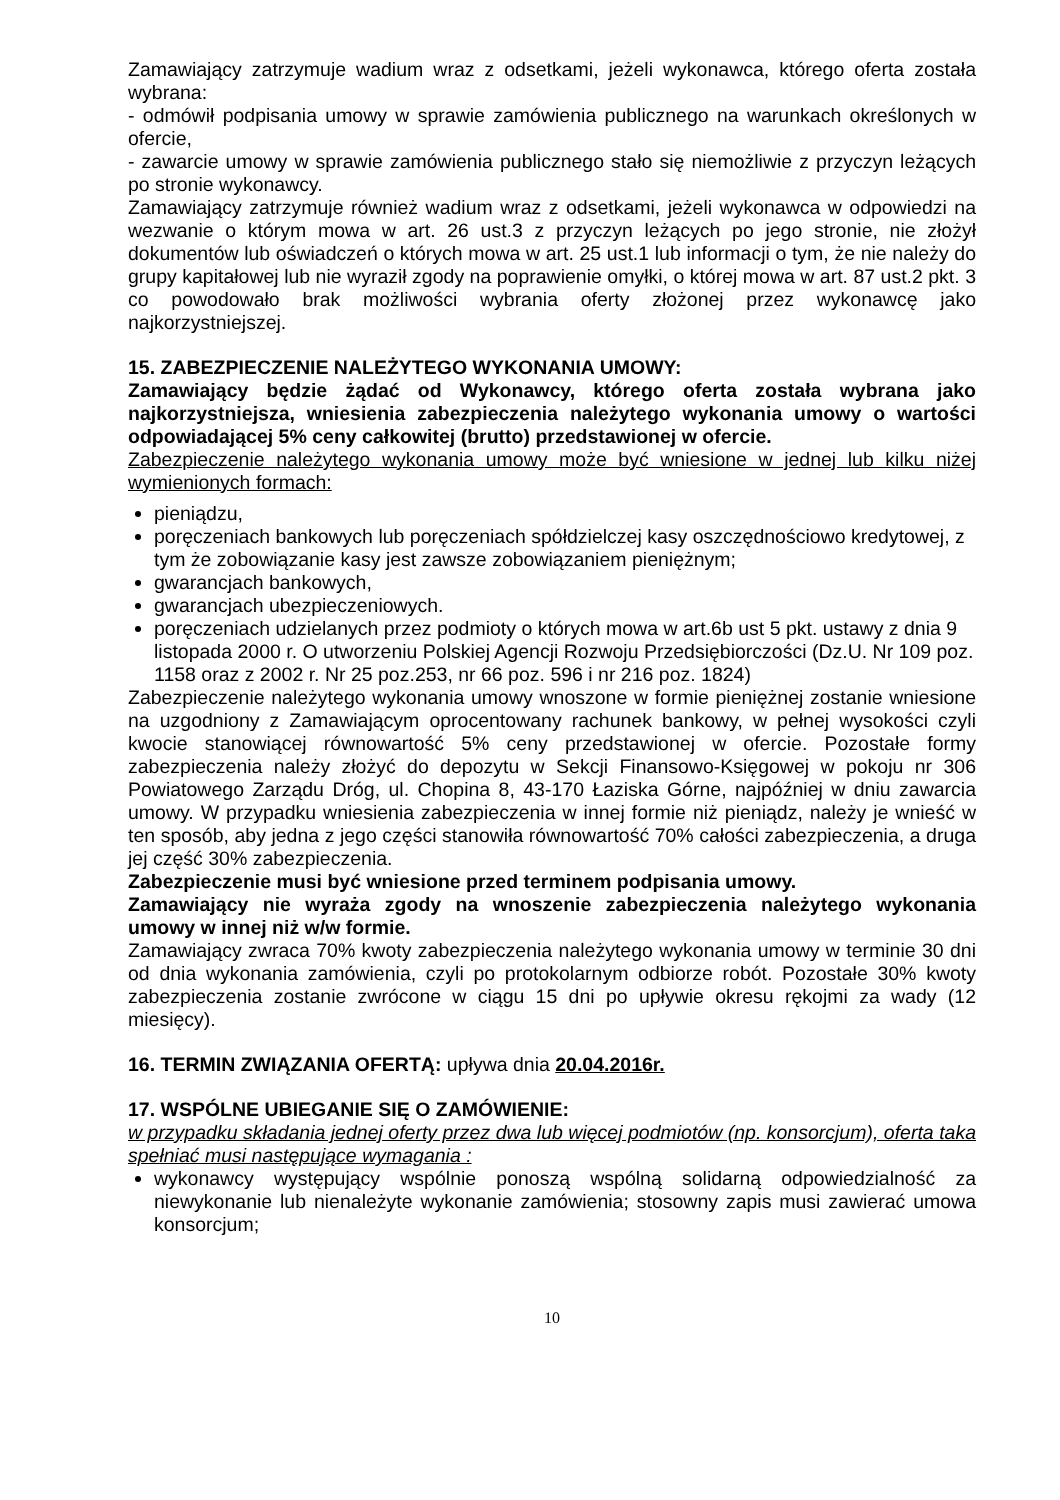Zamawiający zatrzymuje wadium wraz z odsetkami, jeżeli wykonawca, którego oferta została wybrana:
- odmówił podpisania umowy w sprawie zamówienia publicznego na warunkach określonych w ofercie,
- zawarcie umowy w sprawie zamówienia publicznego stało się niemożliwie z przyczyn leżących po stronie wykonawcy.
Zamawiający zatrzymuje również wadium wraz z odsetkami, jeżeli wykonawca w odpowiedzi na wezwanie o którym mowa w art. 26 ust.3 z przyczyn leżących po jego stronie, nie złożył dokumentów lub oświadczeń o których mowa w art. 25 ust.1 lub informacji o tym, że nie należy do grupy kapitałowej lub nie wyraził zgody na poprawienie omyłki, o której mowa w art. 87 ust.2 pkt. 3 co powodowało brak możliwości wybrania oferty złożonej przez wykonawcę jako najkorzystniejszej.
15. ZABEZPIECZENIE NALEŻYTEGO WYKONANIA UMOWY:
Zamawiający będzie żądać od Wykonawcy, którego oferta została wybrana jako najkorzystniejsza, wniesienia zabezpieczenia należytego wykonania umowy o wartości odpowiadającej 5% ceny całkowitej (brutto) przedstawionej w ofercie.
Zabezpieczenie należytego wykonania umowy może być wniesione w jednej lub kilku niżej wymienionych formach:
pieniądzu,
poręczeniach bankowych lub poręczeniach spółdzielczej kasy oszczędnościowo kredytowej, z tym że zobowiązanie kasy jest zawsze zobowiązaniem pieniężnym;
gwarancjach bankowych,
gwarancjach ubezpieczeniowych.
poręczeniach udzielanych przez podmioty o których mowa w art.6b ust 5 pkt. ustawy z dnia 9 listopada 2000 r. O utworzeniu Polskiej Agencji Rozwoju Przedsiębiorczości (Dz.U. Nr 109 poz. 1158 oraz z 2002 r. Nr 25 poz.253, nr 66 poz. 596 i nr 216 poz. 1824)
Zabezpieczenie należytego wykonania umowy wnoszone w formie pieniężnej zostanie wniesione na uzgodniony z Zamawiającym oprocentowany rachunek bankowy, w pełnej wysokości czyli kwocie stanowiącej równowartość 5% ceny przedstawionej w ofercie. Pozostałe formy zabezpieczenia należy złożyć do depozytu w Sekcji Finansowo-Księgowej w pokoju nr 306 Powiatowego Zarządu Dróg, ul. Chopina 8, 43-170 Łaziska Górne, najpóźniej w dniu zawarcia umowy. W przypadku wniesienia zabezpieczenia w innej formie niż pieniądz, należy je wnieść w ten sposób, aby jedna z jego części stanowiła równowartość 70% całości zabezpieczenia, a druga jej część 30% zabezpieczenia.
Zabezpieczenie musi być wniesione przed terminem podpisania umowy.
Zamawiający nie wyraża zgody na wnoszenie zabezpieczenia należytego wykonania umowy w innej niż w/w formie.
Zamawiający zwraca 70% kwoty zabezpieczenia należytego wykonania umowy w terminie 30 dni od dnia wykonania zamówienia, czyli po protokolarnym odbiorze robót. Pozostałe 30% kwoty zabezpieczenia zostanie zwrócone w ciągu 15 dni po upływie okresu rękojmi za wady (12 miesięcy).
16. TERMIN ZWIĄZANIA OFERTĄ: upływa dnia 20.04.2016r.
17. WSPÓLNE UBIEGANIE SIĘ O ZAMÓWIENIE:
w przypadku składania jednej oferty przez dwa lub więcej podmiotów (np. konsorcjum), oferta taka spełniać musi następujące wymagania :
wykonawcy występujący wspólnie ponoszą wspólną solidarną odpowiedzialność za niewykonanie lub nienależyte wykonanie zamówienia; stosowny zapis musi zawierać umowa konsorcjum;
10